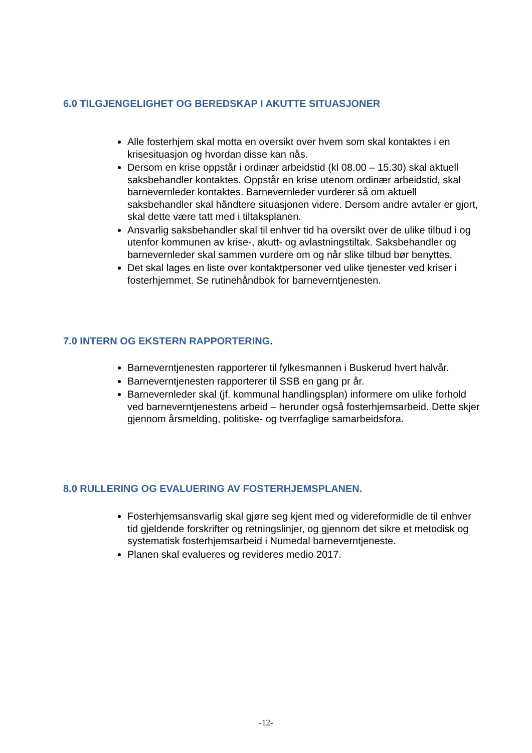6.0 TILGJENGELIGHET OG BEREDSKAP I AKUTTE SITUASJONER
Alle fosterhjem skal motta en oversikt over hvem som skal kontaktes i en krisesituasjon og hvordan disse kan nås.
Dersom en krise oppstår i ordinær arbeidstid (kl 08.00 – 15.30) skal aktuell saksbehandler kontaktes. Oppstår en krise utenom ordinær arbeidstid, skal barnevernleder kontaktes. Barnevernleder vurderer så om aktuell saksbehandler skal håndtere situasjonen videre. Dersom andre avtaler er gjort, skal dette være tatt med i tiltaksplanen.
Ansvarlig saksbehandler skal til enhver tid ha oversikt over de ulike tilbud i og utenfor kommunen av krise-, akutt- og avlastningstiltak. Saksbehandler og barnevernleder skal sammen vurdere om og når slike tilbud bør benyttes.
Det skal lages en liste over kontaktpersoner ved ulike tjenester ved kriser i fosterhjemmet. Se rutinehåndbok for barneverntjenesten.
7.0 INTERN OG EKSTERN RAPPORTERING.
Barneverntjenesten rapporterer til fylkesmannen i Buskerud hvert halvår.
Barneverntjenesten rapporterer til SSB en gang pr år.
Barnevernleder skal (jf. kommunal handlingsplan) informere om ulike forhold ved barneverntjenestens arbeid – herunder også fosterhjemsarbeid. Dette skjer gjennom årsmelding, politiske- og tverrfaglige samarbeidsfora.
8.0 RULLERING OG EVALUERING AV FOSTERHJEMSPLANEN.
Fosterhjemsansvarlig skal gjøre seg kjent med og videreformidle de til enhver tid gjeldende forskrifter og retningslinjer, og gjennom det sikre et metodisk og systematisk fosterhjemsarbeid i Numedal barneverntjeneste.
Planen skal evalueres og revideres medio 2017.
-12-